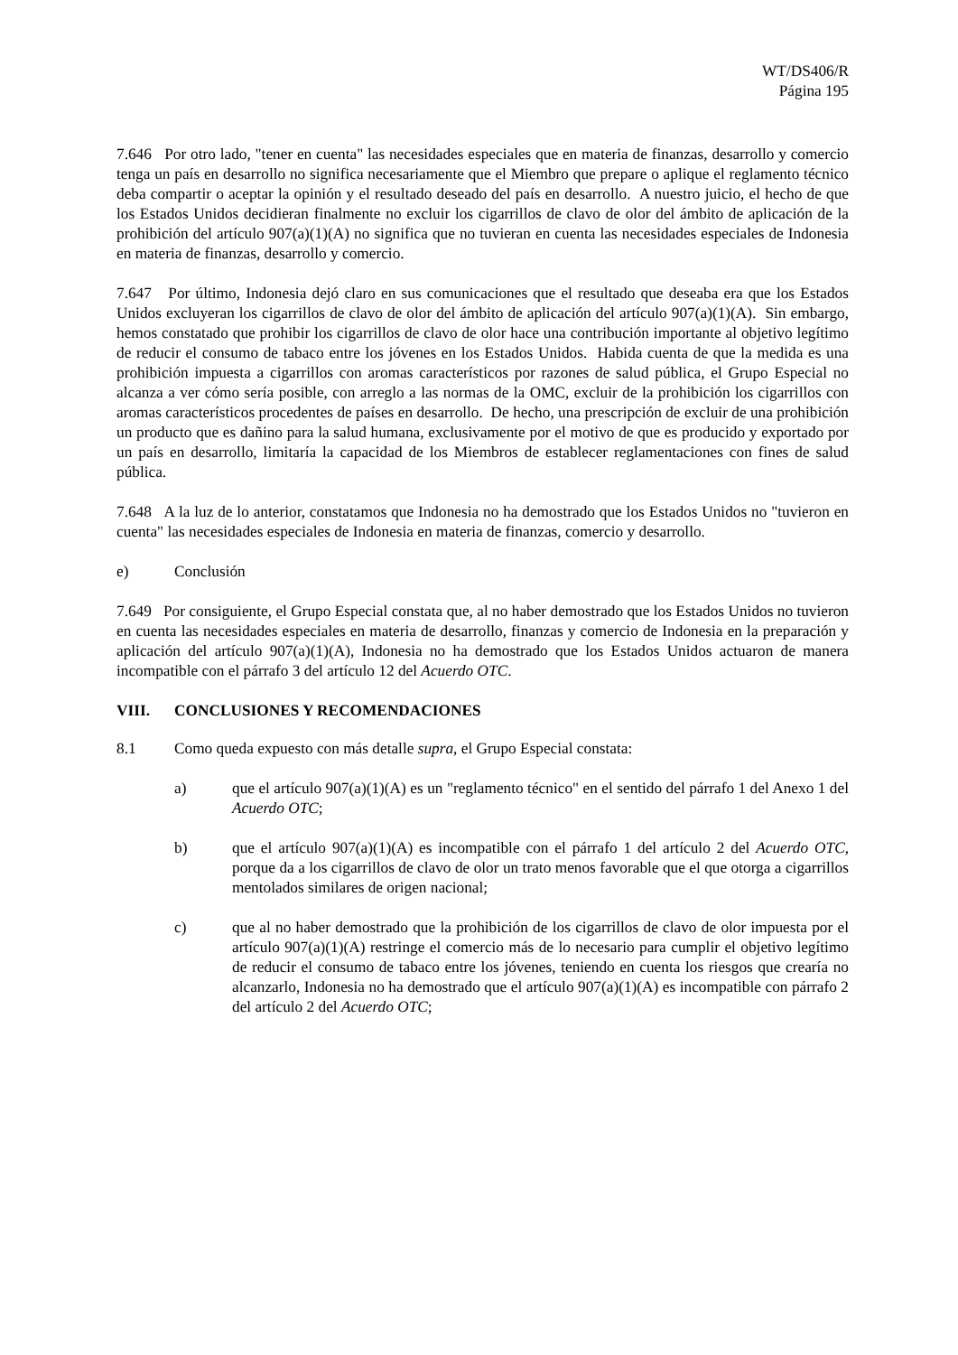WT/DS406/R
Página 195
7.646 Por otro lado, "tener en cuenta" las necesidades especiales que en materia de finanzas, desarrollo y comercio tenga un país en desarrollo no significa necesariamente que el Miembro que prepare o aplique el reglamento técnico deba compartir o aceptar la opinión y el resultado deseado del país en desarrollo. A nuestro juicio, el hecho de que los Estados Unidos decidieran finalmente no excluir los cigarrillos de clavo de olor del ámbito de aplicación de la prohibición del artículo 907(a)(1)(A) no significa que no tuvieran en cuenta las necesidades especiales de Indonesia en materia de finanzas, desarrollo y comercio.
7.647 Por último, Indonesia dejó claro en sus comunicaciones que el resultado que deseaba era que los Estados Unidos excluyeran los cigarrillos de clavo de olor del ámbito de aplicación del artículo 907(a)(1)(A). Sin embargo, hemos constatado que prohibir los cigarrillos de clavo de olor hace una contribución importante al objetivo legítimo de reducir el consumo de tabaco entre los jóvenes en los Estados Unidos. Habida cuenta de que la medida es una prohibición impuesta a cigarrillos con aromas característicos por razones de salud pública, el Grupo Especial no alcanza a ver cómo sería posible, con arreglo a las normas de la OMC, excluir de la prohibición los cigarrillos con aromas característicos procedentes de países en desarrollo. De hecho, una prescripción de excluir de una prohibición un producto que es dañino para la salud humana, exclusivamente por el motivo de que es producido y exportado por un país en desarrollo, limitaría la capacidad de los Miembros de establecer reglamentaciones con fines de salud pública.
7.648 A la luz de lo anterior, constatamos que Indonesia no ha demostrado que los Estados Unidos no "tuvieron en cuenta" las necesidades especiales de Indonesia en materia de finanzas, comercio y desarrollo.
e) Conclusión
7.649 Por consiguiente, el Grupo Especial constata que, al no haber demostrado que los Estados Unidos no tuvieron en cuenta las necesidades especiales en materia de desarrollo, finanzas y comercio de Indonesia en la preparación y aplicación del artículo 907(a)(1)(A), Indonesia no ha demostrado que los Estados Unidos actuaron de manera incompatible con el párrafo 3 del artículo 12 del Acuerdo OTC.
VIII. CONCLUSIONES Y RECOMENDACIONES
8.1 Como queda expuesto con más detalle supra, el Grupo Especial constata:
a) que el artículo 907(a)(1)(A) es un "reglamento técnico" en el sentido del párrafo 1 del Anexo 1 del Acuerdo OTC;
b) que el artículo 907(a)(1)(A) es incompatible con el párrafo 1 del artículo 2 del Acuerdo OTC, porque da a los cigarrillos de clavo de olor un trato menos favorable que el que otorga a cigarrillos mentolados similares de origen nacional;
c) que al no haber demostrado que la prohibición de los cigarrillos de clavo de olor impuesta por el artículo 907(a)(1)(A) restringe el comercio más de lo necesario para cumplir el objetivo legítimo de reducir el consumo de tabaco entre los jóvenes, teniendo en cuenta los riesgos que crearía no alcanzarlo, Indonesia no ha demostrado que el artículo 907(a)(1)(A) es incompatible con párrafo 2 del artículo 2 del Acuerdo OTC;